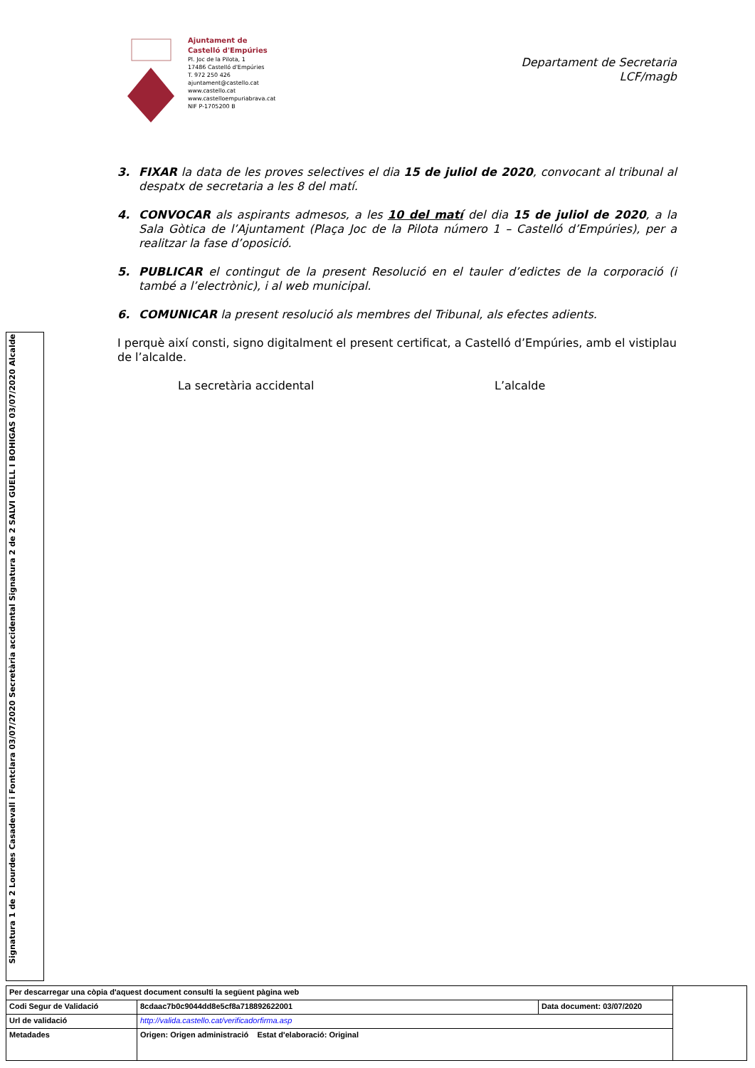Ajuntament de
Castelló d'Empúries
Pl. Joc de la Pilota, 1
17486 Castelló d'Empúries
T. 972 250 426
ajuntament@castello.cat
www.castello.cat
www.castelloempuriabrava.cat
NIF P-1705200 B
Departament de Secretaria
LCF/magb
3. FIXAR la data de les proves selectives el dia 15 de juliol de 2020, convocant al tribunal al despatx de secretaria a les 8 del matí.
4. CONVOCAR als aspirants admesos, a les 10 del matí del dia 15 de juliol de 2020, a la Sala Gòtica de l’Ajuntament (Plaça Joc de la Pilota número 1 – Castelló d’Empúries), per a realitzar la fase d’oposició.
5. PUBLICAR el contingut de la present Resolució en el tauler d’edictes de la corporació (i també a l’electrònic), i al web municipal.
6. COMUNICAR la present resolució als membres del Tribunal, als efectes adients.
I perquè així consti, signo digitalment el present certificat, a Castelló d’Empúries, amb el vistiplau de l’alcalde.
La secretària accidental L’alcalde
Signatura 2 de 2 SALVI GUELL I BOHIGAS 03/07/2020 Alcalde
Signatura 1 de 2 Lourdes Casadevall i Fontclara 03/07/2020 Secretària accidental
| Per descarregar una còpia d'aquest document consulti la següent pàgina web | | | |
| Codi Segur de Validació | 8cdaac7b0c9044dd8e5cf8a718892622001 | Data document: 03/07/2020 | |
| Url de validació | http://valida.castello.cat/verificadorfirma.asp | | |
| Metadades | Origen: Origen administració Estat d'elaboració: Original | | |